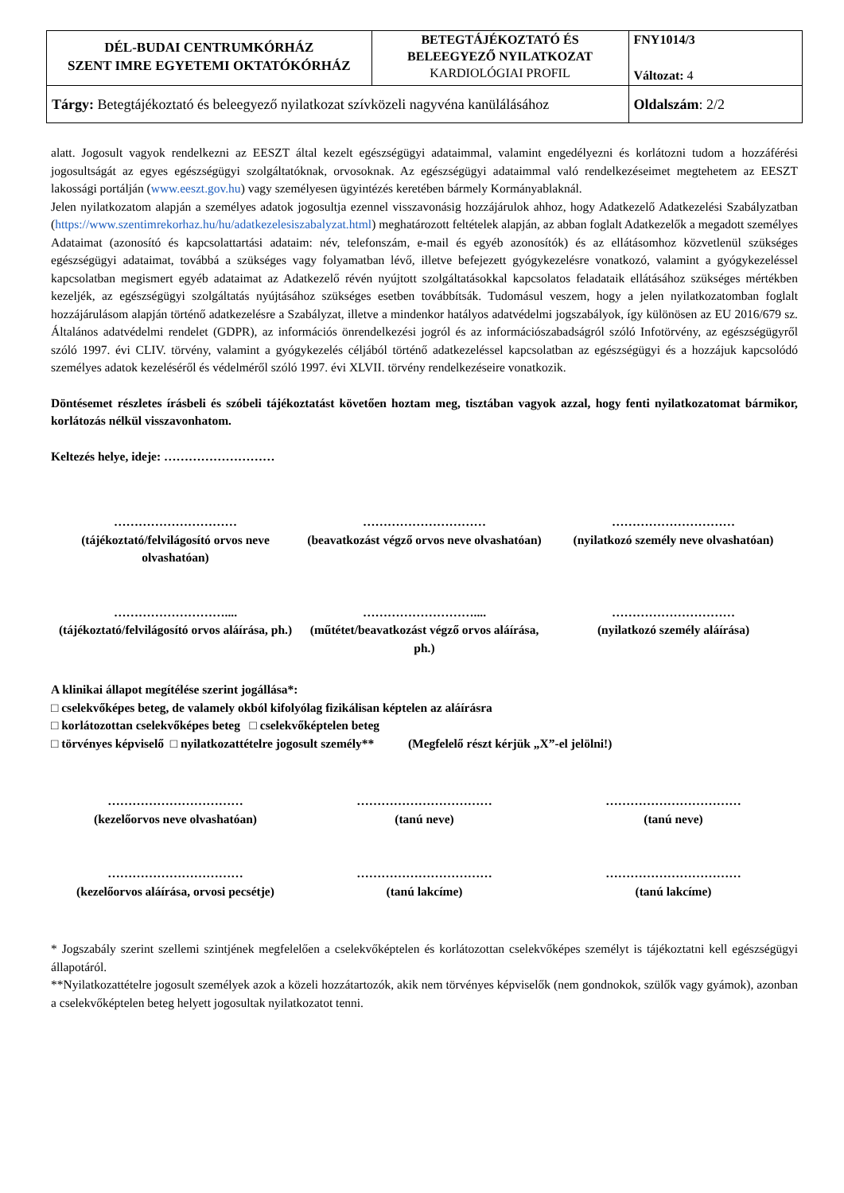| DÉL-BUDAI CENTRUMKÓRHÁZ SZENT IMRE EGYETEMI OKTATÓKÓRHÁZ | BETEGTÁJÉKOZTATÓ ÉS BELEEGYEZŐ NYILATKOZAT KARDIOLÓGIAI PROFIL | FNY1014/3 Változat: 4 |
| Tárgy: Betegtájékoztató és beleegyező nyilatkozat szívközeli nagyvéna kanülálásához | | Oldalszám : 2/2 |
alatt. Jogosult vagyok rendelkezni az EESZT által kezelt egészségügyi adataimmal, valamint engedélyezni és korlátozni tudom a hozzáférési jogosultságát az egyes egészségügyi szolgáltatóknak, orvosoknak. Az egészségügyi adataimmal való rendelkezéseimet megtehetem az EESZT lakossági portálján (www.eeszt.gov.hu) vagy személyesen ügyintézés keretében bármely Kormányablaknál.
Jelen nyilatkozatom alapján a személyes adatok jogosultja ezennel visszavonásig hozzájárulok ahhoz, hogy Adatkezelő Adatkezelési Szabályzatban (https://www.szentimrekorhaz.hu/hu/adatkezelesiszabalyzat.html) meghatározott feltételek alapján, az abban foglalt Adatkezelők a megadott személyes Adataimat (azonosító és kapcsolattartási adataim: név, telefonszám, e-mail és egyéb azonosítók) és az ellátásomhoz közvetlenül szükséges egészségügyi adataimat, továbbá a szükséges vagy folyamatban lévő, illetve befejezett gyógykezelésre vonatkozó, valamint a gyógykezeléssel kapcsolatban megismert egyéb adataimat az Adatkezelő révén nyújtott szolgáltatásokkal kapcsolatos feladataik ellátásához szükséges mértékben kezeljék, az egészségügyi szolgáltatás nyújtásához szükséges esetben továbbítsák. Tudomásul veszem, hogy a jelen nyilatkozatomban foglalt hozzájárulásom alapján történő adatkezelésre a Szabályzat, illetve a mindenkor hatályos adatvédelmi jogszabályok, így különösen az EU 2016/679 sz. Általános adatvédelmi rendelet (GDPR), az információs önrendelkezési jogról és az információszabadságról szóló Infotörvény, az egészségügyről szóló 1997. évi CLIV. törvény, valamint a gyógykezelés céljából történő adatkezeléssel kapcsolatban az egészségügyi és a hozzájuk kapcsolódó személyes adatok kezeléséről és védelméről szóló 1997. évi XLVII. törvény rendelkezéseire vonatkozik.
Döntésemet részletes írásbeli és szóbeli tájékoztatást követően hoztam meg, tisztában vagyok azzal, hogy fenti nyilatkozatomat bármikor, korlátozás nélkül visszavonhatom.
Keltezés helye, ideje: ………………………
…………………………
(tájékoztató/felvilágosító orvos neve olvashatóan)
…………………………
(beavatkozást végző orvos neve olvashatóan)
…………………………
(nyilatkozó személy neve olvashatóan)
………………………....
(tájékoztató/felvilágosító orvos aláírása, ph.)
………………………....
(műtétet/beavatkozást végző orvos aláírása, ph.)
…………………………
(nyilatkozó személy aláírása)
A klinikai állapot megítélése szerint jogállása*:
□ cselekvőképes beteg, de valamely okból kifolyólag fizikálisan képtelen az aláírásra
□ korlátozottan cselekvőképes beteg □ cselekvőképtelen beteg
□ törvényes képviselő □ nyilatkozattételre jogosult személy** (Megfelelő részt kérjük „X”-el jelölni!)
……………………………
(kezelőorvos neve olvashatóan)
……………………………
(tanú neve)
……………………………
(tanú neve)
……………………………
(kezelőorvos aláírása, orvosi pecsétje)
……………………………
(tanú lakcíme)
……………………………
(tanú lakcíme)
* Jogszabály szerint szellemi szintjének megfelelően a cselekvőképtelen és korlátozottan cselekvőképes személyt is tájékoztatni kell egészségügyi állapotáról.
**Nyilatkozattételre jogosult személyek azok a közeli hozzátartozók, akik nem törvényes képviselők (nem gondnokok, szülők vagy gyámok), azonban a cselekvőképtelen beteg helyett jogosultak nyilatkozatot tenni.